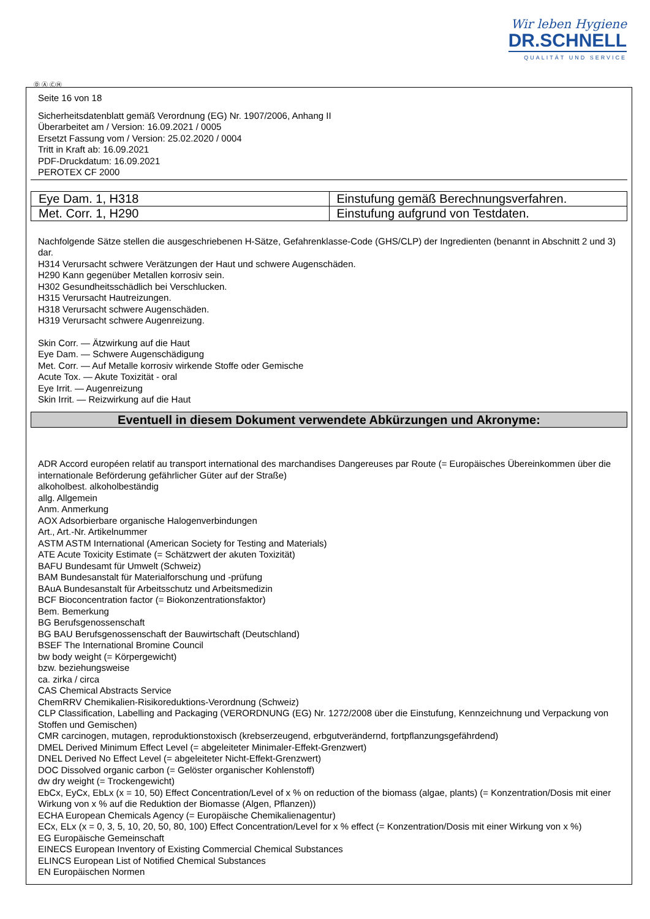Wir leben Hygiene
DR.SCHNELL
QUALITÄT UND SERVICE
Ⓓ Ⓐ ⒸⒽ
Seite 16 von 18
Sicherheitsdatenblatt gemäß Verordnung (EG) Nr. 1907/2006, Anhang II
Überarbeitet am / Version: 16.09.2021 / 0005
Ersetzt Fassung vom / Version: 25.02.2020 / 0004
Tritt in Kraft ab: 16.09.2021
PDF-Druckdatum: 16.09.2021
PEROTEX CF 2000
| Eye Dam. 1, H318 | Einstufung gemäß Berechnungsverfahren. |
| Met. Corr. 1, H290 | Einstufung aufgrund von Testdaten. |
Nachfolgende Sätze stellen die ausgeschriebenen H-Sätze, Gefahrenklasse-Code (GHS/CLP) der Ingredienten (benannt in Abschnitt 2 und 3) dar.
H314 Verursacht schwere Verätzungen der Haut und schwere Augenschäden.
H290 Kann gegenüber Metallen korrosiv sein.
H302 Gesundheitsschädlich bei Verschlucken.
H315 Verursacht Hautreizungen.
H318 Verursacht schwere Augenschäden.
H319 Verursacht schwere Augenreizung.
Skin Corr. — Ätzwirkung auf die Haut
Eye Dam. — Schwere Augenschädigung
Met. Corr. — Auf Metalle korrosiv wirkende Stoffe oder Gemische
Acute Tox. — Akute Toxizität - oral
Eye Irrit. — Augenreizung
Skin Irrit. — Reizwirkung auf die Haut
Eventuell in diesem Dokument verwendete Abkürzungen und Akronyme:
ADR Accord européen relatif au transport international des marchandises Dangereuses par Route (= Europäisches Übereinkommen über die internationale Beförderung gefährlicher Güter auf der Straße)
alkoholbest. alkoholbeständig
allg. Allgemein
Anm. Anmerkung
AOX Adsorbierbare organische Halogenverbindungen
Art., Art.-Nr. Artikelnummer
ASTM ASTM International (American Society for Testing and Materials)
ATE Acute Toxicity Estimate (= Schätzwert der akuten Toxizität)
BAFU Bundesamt für Umwelt (Schweiz)
BAM Bundesanstalt für Materialforschung und -prüfung
BAuA Bundesanstalt für Arbeitsschutz und Arbeitsmedizin
BCF Bioconcentration factor (= Biokonzentrationsfaktor)
Bem. Bemerkung
BG Berufsgenossenschaft
BG BAU Berufsgenossenschaft der Bauwirtschaft (Deutschland)
BSEF The International Bromine Council
bw body weight (= Körpergewicht)
bzw. beziehungsweise
ca. zirka / circa
CAS Chemical Abstracts Service
ChemRRV Chemikalien-Risikoreduktions-Verordnung (Schweiz)
CLP Classification, Labelling and Packaging (VERORDNUNG (EG) Nr. 1272/2008 über die Einstufung, Kennzeichnung und Verpackung von Stoffen und Gemischen)
CMR carcinogen, mutagen, reproduktionstoxisch (krebserzeugend, erbgutverändernd, fortpflanzungsgefährdend)
DMEL Derived Minimum Effect Level (= abgeleiteter Minimaler-Effekt-Grenzwert)
DNEL Derived No Effect Level (= abgeleiteter Nicht-Effekt-Grenzwert)
DOC Dissolved organic carbon (= Gelöster organischer Kohlenstoff)
dw dry weight (= Trockengewicht)
EbCx, EyCx, EbLx (x = 10, 50) Effect Concentration/Level of x % on reduction of the biomass (algae, plants) (= Konzentration/Dosis mit einer Wirkung von x % auf die Reduktion der Biomasse (Algen, Pflanzen))
ECHA European Chemicals Agency (= Europäische Chemikalienagentur)
ECx, ELx (x = 0, 3, 5, 10, 20, 50, 80, 100) Effect Concentration/Level for x % effect (= Konzentration/Dosis mit einer Wirkung von x %)
EG Europäische Gemeinschaft
EINECS European Inventory of Existing Commercial Chemical Substances
ELINCS European List of Notified Chemical Substances
EN Europäischen Normen